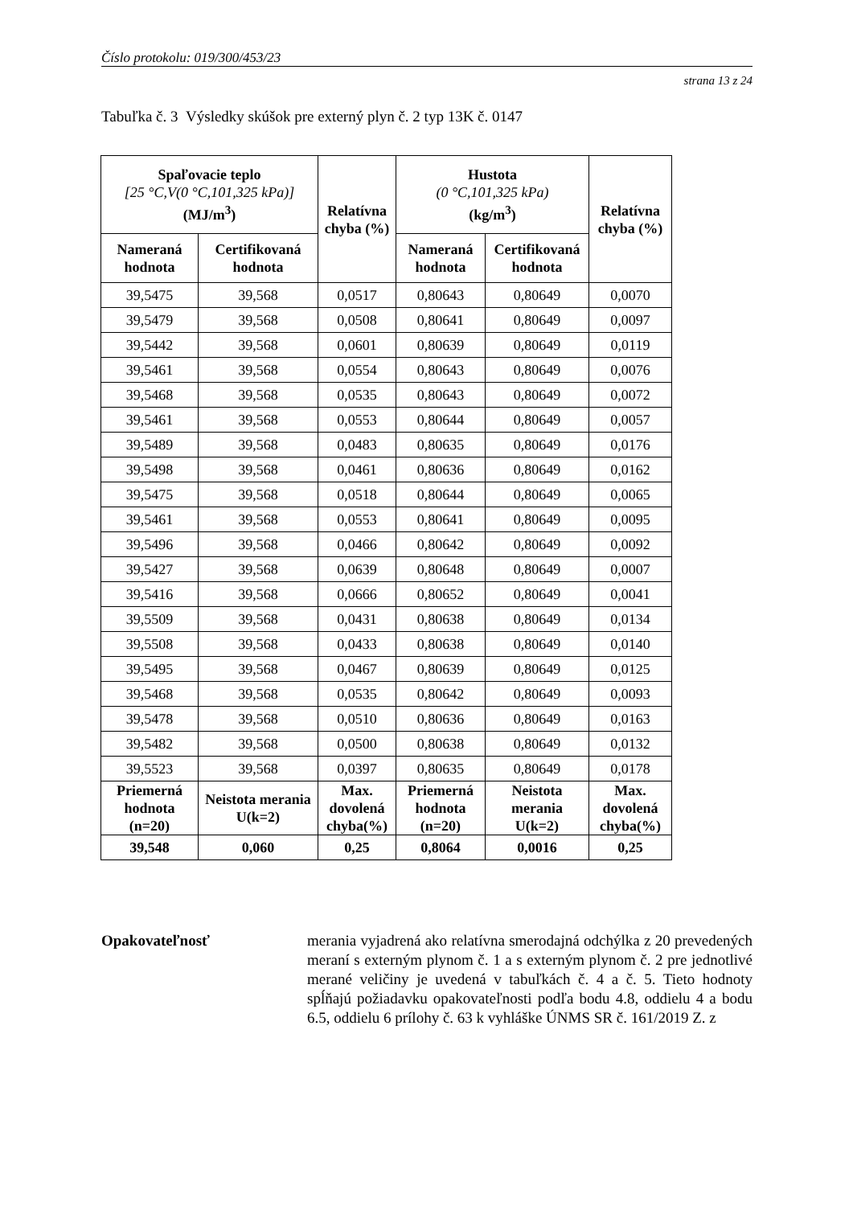Číslo protokolu: 019/300/453/23
strana 13 z 24
Tabuľka č. 3 Výsledky skúšok pre externý plyn č. 2 typ 13K č. 0147
| Spaľovacie teplo [25 °C,V(0 °C,101,325 kPa)] (MJ/m<sup>3</sup>) | | Relatívna chyba (%) | Hustota (0 °C,101,325 kPa) (kg/m<sup>3</sup>) | | Relatívna chyba (%) |
| --- | --- | --- | --- | --- | --- |
| Nameraná hodnota | Certifikovaná hodnota | | Nameraná hodnota | Certifikovaná hodnota | |
| 39,5475 | 39,568 | 0,0517 | 0,80643 | 0,80649 | 0,0070 |
| 39,5479 | 39,568 | 0,0508 | 0,80641 | 0,80649 | 0,0097 |
| 39,5442 | 39,568 | 0,0601 | 0,80639 | 0,80649 | 0,0119 |
| 39,5461 | 39,568 | 0,0554 | 0,80643 | 0,80649 | 0,0076 |
| 39,5468 | 39,568 | 0,0535 | 0,80643 | 0,80649 | 0,0072 |
| 39,5461 | 39,568 | 0,0553 | 0,80644 | 0,80649 | 0,0057 |
| 39,5489 | 39,568 | 0,0483 | 0,80635 | 0,80649 | 0,0176 |
| 39,5498 | 39,568 | 0,0461 | 0,80636 | 0,80649 | 0,0162 |
| 39,5475 | 39,568 | 0,0518 | 0,80644 | 0,80649 | 0,0065 |
| 39,5461 | 39,568 | 0,0553 | 0,80641 | 0,80649 | 0,0095 |
| 39,5496 | 39,568 | 0,0466 | 0,80642 | 0,80649 | 0,0092 |
| 39,5427 | 39,568 | 0,0639 | 0,80648 | 0,80649 | 0,0007 |
| 39,5416 | 39,568 | 0,0666 | 0,80652 | 0,80649 | 0,0041 |
| 39,5509 | 39,568 | 0,0431 | 0,80638 | 0,80649 | 0,0134 |
| 39,5508 | 39,568 | 0,0433 | 0,80638 | 0,80649 | 0,0140 |
| 39,5495 | 39,568 | 0,0467 | 0,80639 | 0,80649 | 0,0125 |
| 39,5468 | 39,568 | 0,0535 | 0,80642 | 0,80649 | 0,0093 |
| 39,5478 | 39,568 | 0,0510 | 0,80636 | 0,80649 | 0,0163 |
| 39,5482 | 39,568 | 0,0500 | 0,80638 | 0,80649 | 0,0132 |
| 39,5523 | 39,568 | 0,0397 | 0,80635 | 0,80649 | 0,0178 |
| Priemerná hodnota (n=20) | Neistota merania U(k=2) | Max. dovolená chyba(%) | Priemerná hodnota (n=20) | Neistota merania U(k=2) | Max. dovolená chyba(%) |
| 39,548 | 0,060 | 0,25 | 0,8064 | 0,0016 | 0,25 |
Opakovateľnosť merania vyjadrená ako relatívna smerodajná odchýlka z 20 prevedených meraní s externým plynom č. 1 a s externým plynom č. 2 pre jednotlivé merané veličiny je uvedená v tabuľkách č. 4 a č. 5. Tieto hodnoty spĺňajú požiadavku opakovateľnosti podľa bodu 4.8, oddielu 4 a bodu 6.5, oddielu 6 prílohy č. 63 k vyhláške ÚNMS SR č. 161/2019 Z. z